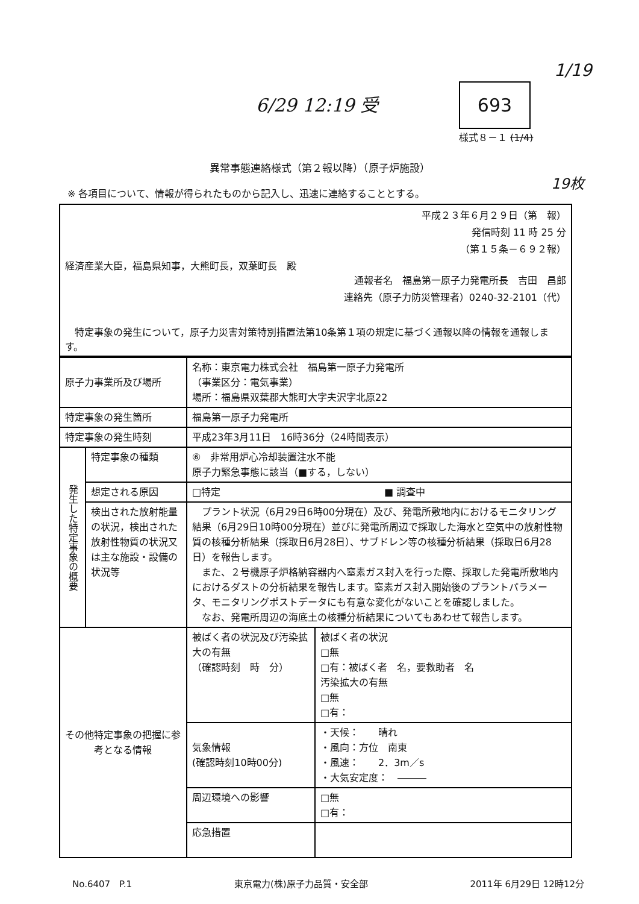6/29 12:19 受 693
1/19
様式８－１ (1/4)
19枚
異常事態連絡様式（第２報以降）（原子炉施設）
※ 各項目について、情報が得られたものから記入し、迅速に連絡することとする。
平成２３年６月２９日（第　報）
発信時刻 11 時 25 分
（第１５条－６９２報）
経済産業大臣，福島県知事，大熊町長，双葉町長　殿
通報者名　福島第一原子力発電所長　吉田　昌郎
連絡先（原子力防災管理者）0240-32-2101（代）
　特定事象の発生について，原子力災害対策特別措置法第10条第１項の規定に基づく通報以降の情報を通報します。
| 原子力事業所及び場所 | | 名称：東京電力株式会社 福島第一原子力発電所 （事業区分：電気事業） 場所：福島県双葉郡大熊町大字夫沢字北原22 | |
| 特定事象の発生箇所 | | 福島第一原子力発電所 | |
| 特定事象の発生時刻 | | 平成23年3月11日 16時36分（24時間表示） | |
| 発生した特定事象の概要 | 特定事象の種類 | ⑥ 非常用炉心冷却装置注水不能 原子力緊急事態に該当（■する，しない） | |
| | 想定される原因 | □特定 ■ 調査中 | |
| | 検出された放射能量の状況，検出された放射性物質の状況又は主な施設・設備の状況等 | プラント状況（6月29日6時00分現在）及び、発電所敷地内におけるモニタリング結果（6月29日10時00分現在）並びに発電所周辺で採取した海水と空気中の放射性物質の核種分析結果（採取日6月28日）、サブドレン等の核種分析結果（採取日6月28日）を報告します。 また、２号機原子炉格納容器内へ窒素ガス封入を行った際、採取した発電所敷地内におけるダストの分析結果を報告します。窒素ガス封入開始後のプラントパラメータ、モニタリングポストデータにも有意な変化がないことを確認しました。 なお、発電所周辺の海底土の核種分析結果についてもあわせて報告します。 | |
| その他特定事象の把握に参考となる情報 | | 被ばく者の状況及び汚染拡大の有無 （確認時刻 時 分） | 被ばく者の状況 □無 □有：被ばく者 名，要救助者 名 汚染拡大の有無 □無 □有： |
| | | 気象情報 (確認時刻10時00分) | ・天候： 晴れ ・風向：方位 南東 ・風速： 2．3m／s ・大気安定度： ――― |
| | | 周辺環境への影響 | □無 □有： |
| | | 応急措置 | |
No.6407　P.1 東京電力(株)原子力品質・安全部 2011年 6月29日 12時12分